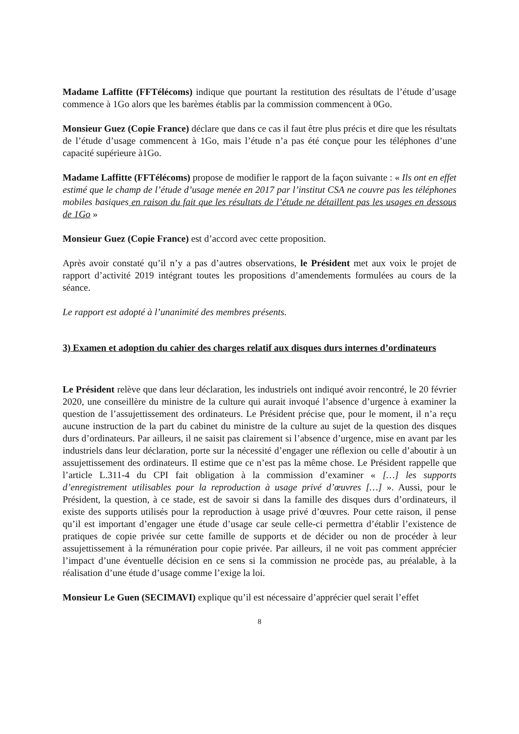Madame Laffitte (FFTélécoms) indique que pourtant la restitution des résultats de l’étude d’usage commence à 1Go alors que les barèmes établis par la commission commencent à 0Go.
Monsieur Guez (Copie France) déclare que dans ce cas il faut être plus précis et dire que les résultats de l’étude d’usage commencent à 1Go, mais l’étude n’a pas été conçue pour les téléphones d’une capacité supérieure à1Go.
Madame Laffitte (FFTélécoms) propose de modifier le rapport de la façon suivante : « Ils ont en effet estimé que le champ de l’étude d’usage menée en 2017 par l’institut CSA ne couvre pas les téléphones mobiles basiques en raison du fait que les résultats de l’étude ne détaillent pas les usages en dessous de 1Go »
Monsieur Guez (Copie France) est d’accord avec cette proposition.
Après avoir constaté qu’il n’y a pas d’autres observations, le Président met aux voix le projet de rapport d’activité 2019 intégrant toutes les propositions d’amendements formulées au cours de la séance.
Le rapport est adopté à l’unanimité des membres présents.
3) Examen et adoption du cahier des charges relatif aux disques durs internes d’ordinateurs
Le Président relève que dans leur déclaration, les industriels ont indiqué avoir rencontré, le 20 février 2020, une conseillère du ministre de la culture qui aurait invoqué l’absence d’urgence à examiner la question de l’assujettissement des ordinateurs. Le Président précise que, pour le moment, il n’a reçu aucune instruction de la part du cabinet du ministre de la culture au sujet de la question des disques durs d’ordinateurs. Par ailleurs, il ne saisit pas clairement si l’absence d’urgence, mise en avant par les industriels dans leur déclaration, porte sur la nécessité d’engager une réflexion ou celle d’aboutir à un assujettissement des ordinateurs. Il estime que ce n’est pas la même chose. Le Président rappelle que l’article L.311-4 du CPI fait obligation à la commission d’examiner « […] les supports d’enregistrement utilisables pour la reproduction à usage privé d’œuvres […] ». Aussi, pour le Président, la question, à ce stade, est de savoir si dans la famille des disques durs d’ordinateurs, il existe des supports utilisés pour la reproduction à usage privé d’œuvres. Pour cette raison, il pense qu’il est important d’engager une étude d’usage car seule celle-ci permettra d’établir l’existence de pratiques de copie privée sur cette famille de supports et de décider ou non de procéder à leur assujettissement à la rémunération pour copie privée. Par ailleurs, il ne voit pas comment apprécier l’impact d’une éventuelle décision en ce sens si la commission ne procède pas, au préalable, à la réalisation d’une étude d’usage comme l’exige la loi.
Monsieur Le Guen (SECIMAVI) explique qu’il est nécessaire d’apprécier quel serait l’effet
8